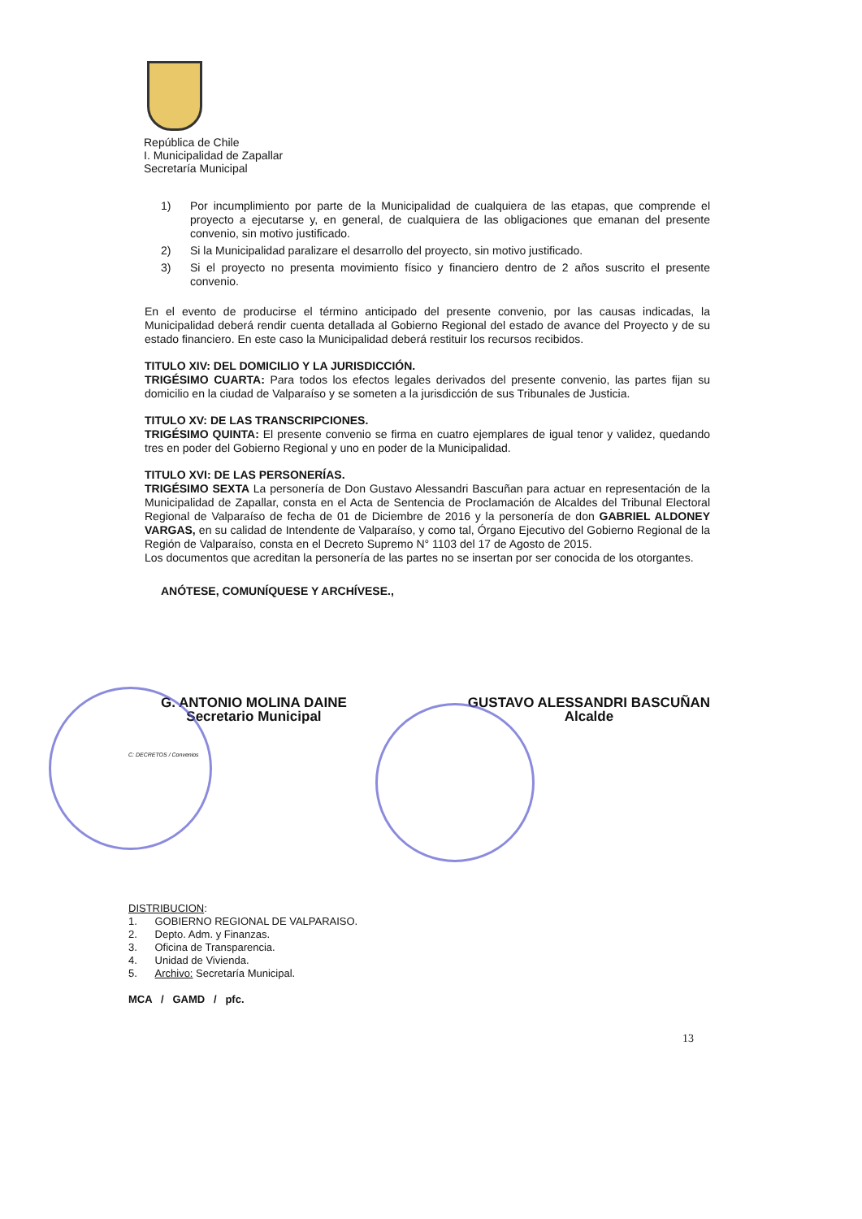República de Chile
I. Municipalidad de Zapallar
Secretaría Municipal
1) Por incumplimiento por parte de la Municipalidad de cualquiera de las etapas, que comprende el proyecto a ejecutarse y, en general, de cualquiera de las obligaciones que emanan del presente convenio, sin motivo justificado.
2) Si la Municipalidad paralizare el desarrollo del proyecto, sin motivo justificado.
3) Si el proyecto no presenta movimiento físico y financiero dentro de 2 años suscrito el presente convenio.
En el evento de producirse el término anticipado del presente convenio, por las causas indicadas, la Municipalidad deberá rendir cuenta detallada al Gobierno Regional del estado de avance del Proyecto y de su estado financiero. En este caso la Municipalidad deberá restituir los recursos recibidos.
TITULO XIV: DEL DOMICILIO Y LA JURISDICCIÓN.
TRIGÉSIMO CUARTA: Para todos los efectos legales derivados del presente convenio, las partes fijan su domicilio en la ciudad de Valparaíso y se someten a la jurisdicción de sus Tribunales de Justicia.
TITULO XV: DE LAS TRANSCRIPCIONES.
TRIGÉSIMO QUINTA: El presente convenio se firma en cuatro ejemplares de igual tenor y validez, quedando tres en poder del Gobierno Regional y uno en poder de la Municipalidad.
TITULO XVI: DE LAS PERSONERÍAS.
TRIGÉSIMO SEXTA La personería de Don Gustavo Alessandri Bascuñan para actuar en representación de la Municipalidad de Zapallar, consta en el Acta de Sentencia de Proclamación de Alcaldes del Tribunal Electoral Regional de Valparaíso de fecha de 01 de Diciembre de 2016 y la personería de don GABRIEL ALDONEY VARGAS, en su calidad de Intendente de Valparaíso, y como tal, Órgano Ejecutivo del Gobierno Regional de la Región de Valparaíso, consta en el Decreto Supremo N° 1103 del 17 de Agosto de 2015.
Los documentos que acreditan la personería de las partes no se insertan por ser conocida de los otorgantes.
ANÓTESE, COMUNÍQUESE Y ARCHÍVESE.,
G. ANTONIO MOLINA DAINE
Secretario Municipal
GUSTAVO ALESSANDRI BASCUÑAN
Alcalde
C: DECRETOS / Convenios
DISTRIBUCION:
1. GOBIERNO REGIONAL DE VALPARAISO.
2. Depto. Adm. y Finanzas.
3. Oficina de Transparencia.
4. Unidad de Vivienda.
5. Archivo: Secretaría Municipal.
MCA / GAMD / pfc.
13